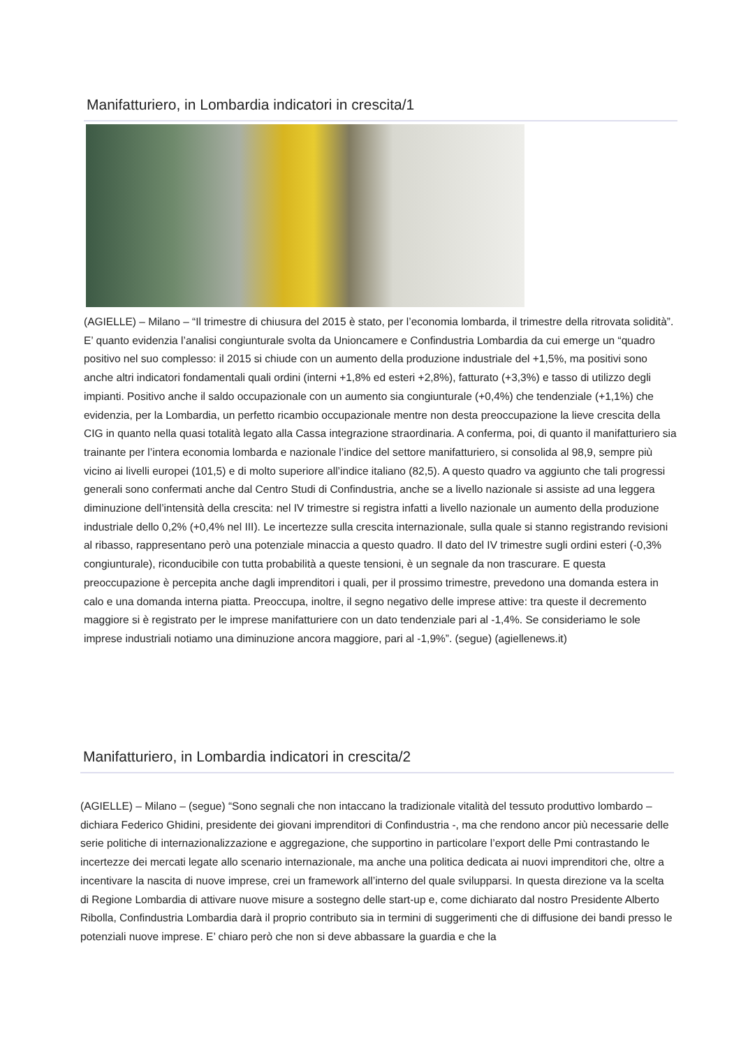Manifatturiero, in Lombardia indicatori in crescita/1
(AGIELLE) – Milano – “Il trimestre di chiusura del 2015 è stato, per l’economia lombarda, il trimestre della ritrovata solidità”. E’ quanto evidenzia l’analisi congiunturale svolta da Unioncamere e Confindustria Lombardia da cui emerge un “quadro positivo nel suo complesso: il 2015 si chiude con un aumento della produzione industriale del +1,5%, ma positivi sono anche altri indicatori fondamentali quali ordini (interni +1,8% ed esteri +2,8%), fatturato (+3,3%) e tasso di utilizzo degli impianti. Positivo anche il saldo occupazionale con un aumento sia congiunturale (+0,4%) che tendenziale (+1,1%) che evidenzia, per la Lombardia, un perfetto ricambio occupazionale mentre non desta preoccupazione la lieve crescita della CIG in quanto nella quasi totalità legato alla Cassa integrazione straordinaria. A conferma, poi, di quanto il manifatturiero sia trainante per l’intera economia lombarda e nazionale l’indice del settore manifatturiero, si consolida al 98,9, sempre più vicino ai livelli europei (101,5) e di molto superiore all’indice italiano (82,5). A questo quadro va aggiunto che tali progressi generali sono confermati anche dal Centro Studi di Confindustria, anche se a livello nazionale si assiste ad una leggera diminuzione dell’intensità della crescita: nel IV trimestre si registra infatti a livello nazionale un aumento della produzione industriale dello 0,2% (+0,4% nel III). Le incertezze sulla crescita internazionale, sulla quale si stanno registrando revisioni al ribasso, rappresentano però una potenziale minaccia a questo quadro. Il dato del IV trimestre sugli ordini esteri (-0,3% congiunturale), riconducibile con tutta probabilità a queste tensioni, è un segnale da non trascurare. E questa preoccupazione è percepita anche dagli imprenditori i quali, per il prossimo trimestre, prevedono una domanda estera in calo e una domanda interna piatta. Preoccupa, inoltre, il segno negativo delle imprese attive: tra queste il decremento maggiore si è registrato per le imprese manifatturiere con un dato tendenziale pari al -1,4%. Se consideriamo le sole imprese industriali notiamo una diminuzione ancora maggiore, pari al -1,9%”. (segue) (agiellenews.it)
Manifatturiero, in Lombardia indicatori in crescita/2
(AGIELLE) – Milano – (segue) “Sono segnali che non intaccano la tradizionale vitalità del tessuto produttivo lombardo – dichiara Federico Ghidini, presidente dei giovani imprenditori di Confindustria -, ma che rendono ancor più necessarie delle serie politiche di internazionalizzazione e aggregazione, che supportino in particolare l’export delle Pmi contrastando le incertezze dei mercati legate allo scenario internazionale, ma anche una politica dedicata ai nuovi imprenditori che, oltre a incentivare la nascita di nuove imprese, crei un framework all’interno del quale svilupparsi. In questa direzione va la scelta di Regione Lombardia di attivare nuove misure a sostegno delle start-up e, come dichiarato dal nostro Presidente Alberto Ribolla, Confindustria Lombardia darà il proprio contributo sia in termini di suggerimenti che di diffusione dei bandi presso le potenziali nuove imprese. E’ chiaro però che non si deve abbassare la guardia e che la